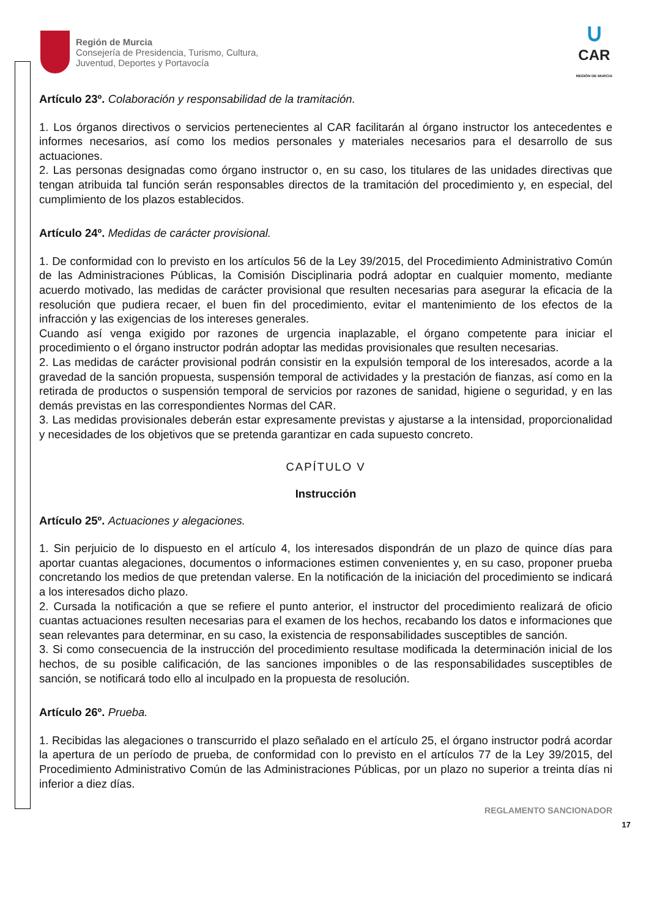Región de Murcia
Consejería de Presidencia, Turismo, Cultura,
Juventud, Deportes y Portavocía
∪
CAR
REGIÓN DE MURCIA
Artículo 23º. Colaboración y responsabilidad de la tramitación.
1. Los órganos directivos o servicios pertenecientes al CAR facilitarán al órgano instructor los antecedentes e informes necesarios, así como los medios personales y materiales necesarios para el desarrollo de sus actuaciones.
2. Las personas designadas como órgano instructor o, en su caso, los titulares de las unidades directivas que tengan atribuida tal función serán responsables directos de la tramitación del procedimiento y, en especial, del cumplimiento de los plazos establecidos.
Artículo 24º. Medidas de carácter provisional.
1. De conformidad con lo previsto en los artículos 56 de la Ley 39/2015, del Procedimiento Administrativo Común de las Administraciones Públicas, la Comisión Disciplinaria podrá adoptar en cualquier momento, mediante acuerdo motivado, las medidas de carácter provisional que resulten necesarias para asegurar la eficacia de la resolución que pudiera recaer, el buen fin del procedimiento, evitar el mantenimiento de los efectos de la infracción y las exigencias de los intereses generales.
Cuando así venga exigido por razones de urgencia inaplazable, el órgano competente para iniciar el procedimiento o el órgano instructor podrán adoptar las medidas provisionales que resulten necesarias.
2. Las medidas de carácter provisional podrán consistir en la expulsión temporal de los interesados, acorde a la gravedad de la sanción propuesta, suspensión temporal de actividades y la prestación de fianzas, así como en la retirada de productos o suspensión temporal de servicios por razones de sanidad, higiene o seguridad, y en las demás previstas en las correspondientes Normas del CAR.
3. Las medidas provisionales deberán estar expresamente previstas y ajustarse a la intensidad, proporcionalidad y necesidades de los objetivos que se pretenda garantizar en cada supuesto concreto.
CAPÍTULO V
Instrucción
Artículo 25º. Actuaciones y alegaciones.
1. Sin perjuicio de lo dispuesto en el artículo 4, los interesados dispondrán de un plazo de quince días para aportar cuantas alegaciones, documentos o informaciones estimen convenientes y, en su caso, proponer prueba concretando los medios de que pretendan valerse. En la notificación de la iniciación del procedimiento se indicará a los interesados dicho plazo.
2. Cursada la notificación a que se refiere el punto anterior, el instructor del procedimiento realizará de oficio cuantas actuaciones resulten necesarias para el examen de los hechos, recabando los datos e informaciones que sean relevantes para determinar, en su caso, la existencia de responsabilidades susceptibles de sanción.
3. Si como consecuencia de la instrucción del procedimiento resultase modificada la determinación inicial de los hechos, de su posible calificación, de las sanciones imponibles o de las responsabilidades susceptibles de sanción, se notificará todo ello al inculpado en la propuesta de resolución.
Artículo 26º. Prueba.
1. Recibidas las alegaciones o transcurrido el plazo señalado en el artículo 25, el órgano instructor podrá acordar la apertura de un período de prueba, de conformidad con lo previsto en el artículos 77 de la Ley 39/2015, del Procedimiento Administrativo Común de las Administraciones Públicas, por un plazo no superior a treinta días ni inferior a diez días.
REGLAMENTO SANCIONADOR
17